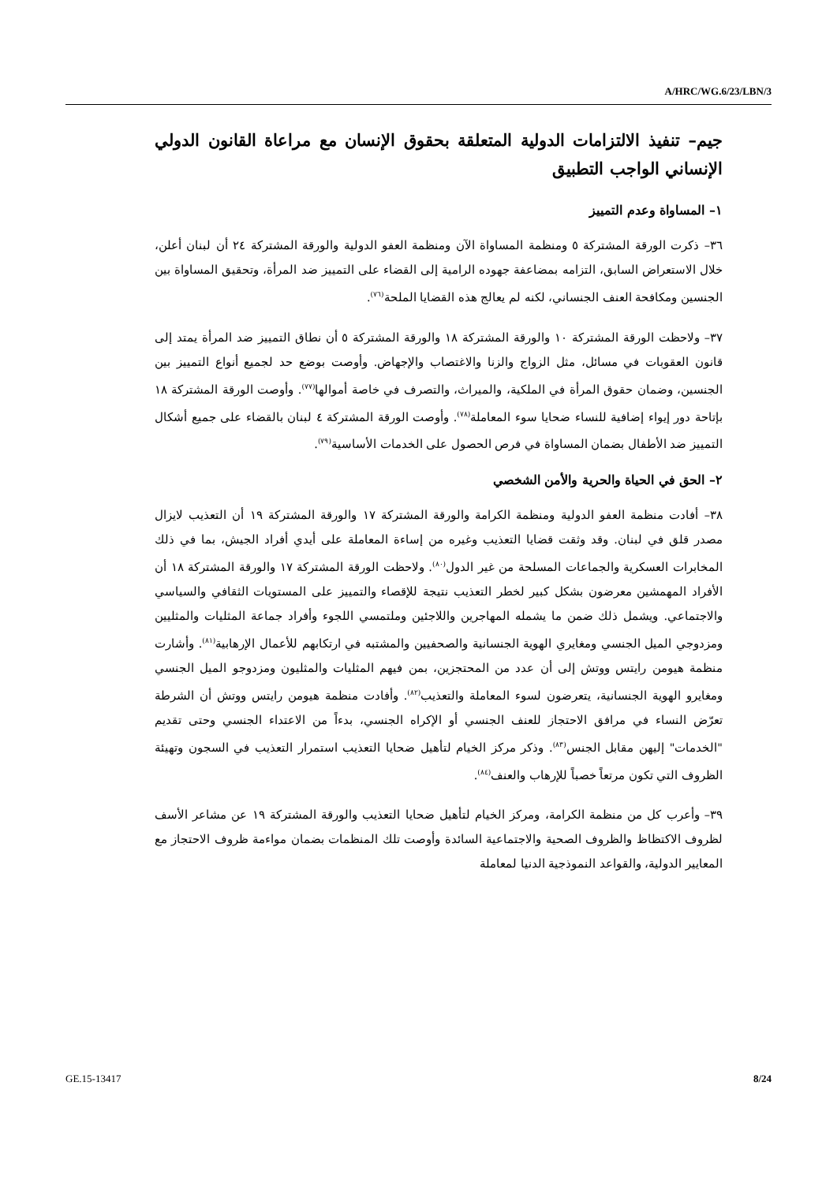A/HRC/WG.6/23/LBN/3
جيم– تنفيذ الالتزامات الدولية المتعلقة بحقوق الإنسان مع مراعاة القانون الدولي الإنساني الواجب التطبيق
١– المساواة وعدم التمييز
٣٦– ذكرت الورقة المشتركة ٥ ومنظمة المساواة الآن ومنظمة العفو الدولية والورقة المشتركة ٢٤ أن لبنان أعلن، خلال الاستعراض السابق، التزامه بمضاعفة جهوده الرامية إلى القضاء على التمييز ضد المرأة، وتحقيق المساواة بين الجنسين ومكافحة العنف الجنساني، لكنه لم يعالج هذه القضايا الملحة<sup>(٧٦)</sup>.
٣٧– ولاحظت الورقة المشتركة ١٠ والورقة المشتركة ١٨ والورقة المشتركة ٥ أن نطاق التمييز ضد المرأة يمتد إلى قانون العقوبات في مسائل، مثل الزواج والزنا والاغتصاب والإجهاض. وأوصت بوضع حد لجميع أنواع التمييز بين الجنسين، وضمان حقوق المرأة في الملكية، والميراث، والتصرف في خاصة أموالها<sup>(٧٧)</sup>. وأوصت الورقة المشتركة ١٨ بإتاحة دور إيواء إضافية للنساء ضحايا سوء المعاملة<sup>(٧٨)</sup>. وأوصت الورقة المشتركة ٤ لبنان بالقضاء على جميع أشكال التمييز ضد الأطفال بضمان المساواة في فرص الحصول على الخدمات الأساسية<sup>(٧٩)</sup>.
٢– الحق في الحياة والحرية والأمن الشخصي
٣٨– أفادت منظمة العفو الدولية ومنظمة الكرامة والورقة المشتركة ١٧ والورقة المشتركة ١٩ أن التعذيب لايزال مصدر قلق في لبنان. وقد وثقت قضايا التعذيب وغيره من إساءة المعاملة على أيدي أفراد الجيش، بما في ذلك المخابرات العسكرية والجماعات المسلحة من غير الدول<sup>(٨٠)</sup>. ولاحظت الورقة المشتركة ١٧ والورقة المشتركة ١٨ أن الأفراد المهمشين معرضون بشكل كبير لخطر التعذيب نتيجة للإقصاء والتمييز على المستويات الثقافي والسياسي والاجتماعي. ويشمل ذلك ضمن ما يشمله المهاجرين واللاجئين وملتمسي اللجوء وأفراد جماعة المثليات والمثليين ومزدوجي الميل الجنسي ومغايري الهوية الجنسانية والصحفيين والمشتبه في ارتكابهم للأعمال الإرهابية<sup>(٨١)</sup>. وأشارت منظمة هيومن رايتس ووتش إلى أن عدد من المحتجزين، بمن فيهم المثليات والمثليون ومزدوجو الميل الجنسي ومغايرو الهوية الجنسانية، يتعرضون لسوء المعاملة والتعذيب<sup>(٨٢)</sup>. وأفادت منظمة هيومن رايتس ووتش أن الشرطة تعرّض النساء في مرافق الاحتجاز للعنف الجنسي أو الإكراه الجنسي، بدءاً من الاعتداء الجنسي وحتى تقديم "الخدمات" إليهن مقابل الجنس<sup>(٨٣)</sup>. وذكر مركز الخيام لتأهيل ضحايا التعذيب استمرار التعذيب في السجون وتهيئة الظروف التي تكون مرتعاً خصباً للإرهاب والعنف<sup>(٨٤)</sup>.
٣٩– وأعرب كل من منظمة الكرامة، ومركز الخيام لتأهيل ضحايا التعذيب والورقة المشتركة ١٩ عن مشاعر الأسف لظروف الاكتظاظ والظروف الصحية والاجتماعية السائدة وأوصت تلك المنظمات بضمان مواءمة ظروف الاحتجاز مع المعايير الدولية، والقواعد النموذجية الدنيا لمعاملة
GE.15-13417 8/24